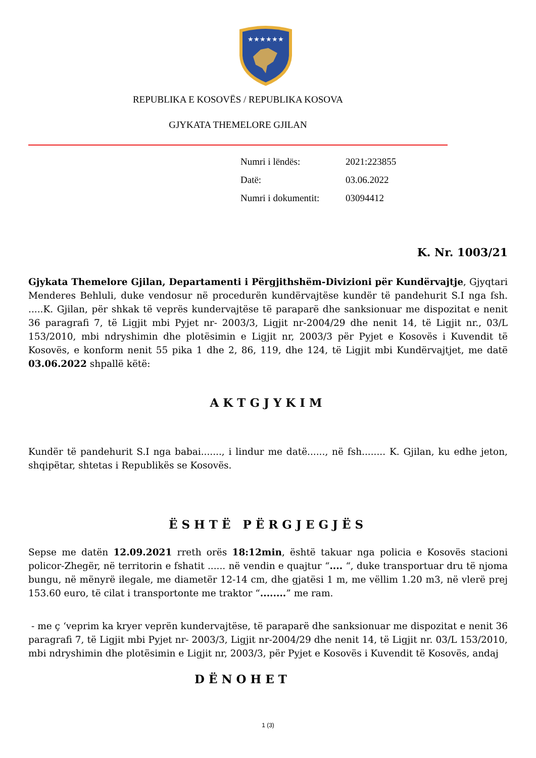★★★★★★
REPUBLIKA E KOSOVËS / REPUBLIKA KOSOVA
GJYKATA THEMELORE GJILAN
| Numri i lëndës: | 2021:223855 |
| Datë: | 03.06.2022 |
| Numri i dokumentit: | 03094412 |
K. Nr. 1003/21
Gjykata Themelore Gjilan, Departamenti i Përgjithshëm-Divizioni për Kundërvajtje, Gjyqtari Menderes Behluli, duke vendosur në procedurën kundërvajtëse kundër të pandehurit S.I nga fsh. .....K. Gjilan, për shkak të veprës kundervajtëse të paraparë dhe sanksionuar me dispozitat e nenit 36 paragrafi 7, të Ligjit mbi Pyjet nr- 2003/3, Ligjit nr-2004/29 dhe nenit 14, të Ligjit nr., 03/L 153/2010, mbi ndryshimin dhe plotësimin e Ligjit nr, 2003/3 për Pyjet e Kosovës i Kuvendit të Kosovës, e konform nenit 55 pika 1 dhe 2, 86, 119, dhe 124, të Ligjit mbi Kundërvajtjet, me datë 03.06.2022 shpallë këtë:
AKTGJYKIM
Kundër të pandehurit S.I nga babai......., i lindur me datë......, në fsh........ K. Gjilan, ku edhe jeton, shqipëtar, shtetas i Republikës se Kosovës.
ËSHTË PËRGJEGJËS
Sepse me datën 12.09.2021 rreth orës 18:12min, është takuar nga policia e Kosovës stacioni policor-Zhegër, në territorin e fshatit ...... në vendin e quajtur “.... “, duke transportuar dru të njoma bungu, në mënyrë ilegale, me diametër 12-14 cm, dhe gjatësi 1 m, me vëllim 1.20 m3, në vlerë prej 153.60 euro, të cilat i transportonte me traktor “........” me ram.
- me ç ‘veprim ka kryer veprën kundervajtëse, të paraparë dhe sanksionuar me dispozitat e nenit 36 paragrafi 7, të Ligjit mbi Pyjet nr- 2003/3, Ligjit nr-2004/29 dhe nenit 14, të Ligjit nr. 03/L 153/2010, mbi ndryshimin dhe plotësimin e Ligjit nr, 2003/3, për Pyjet e Kosovës i Kuvendit të Kosovës, andaj
DËNOHET
1 (3)